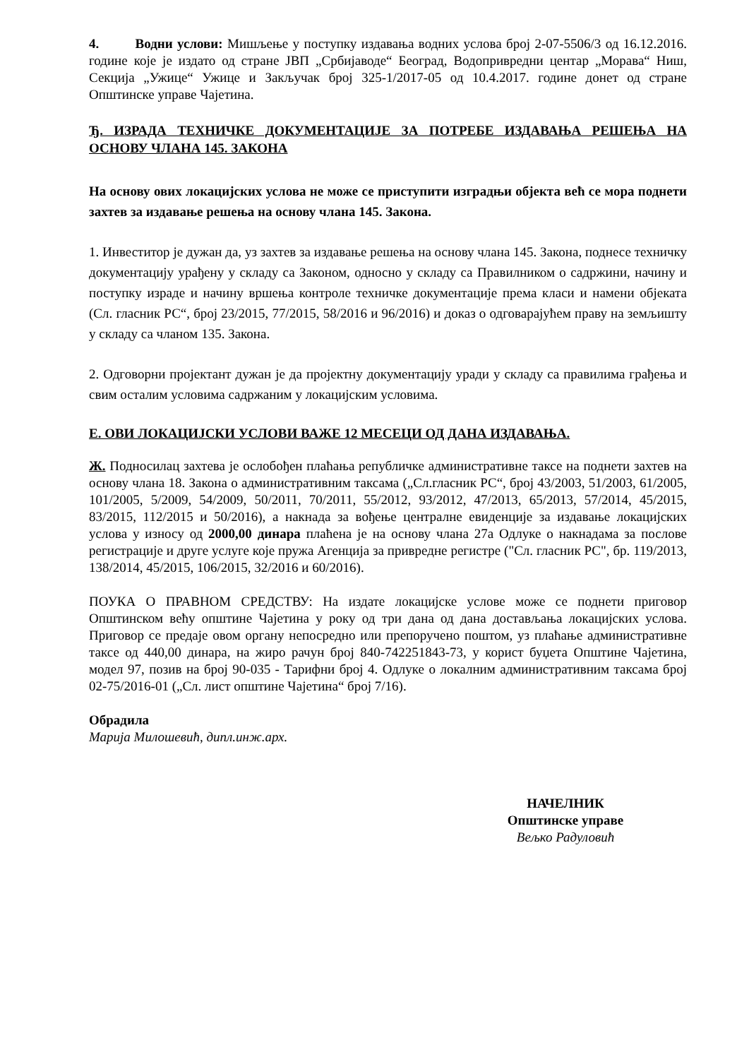4. Водни услови: Мишљење у поступку издавања водних услова број 2-07-5506/3 од 16.12.2016. године које је издато од стране ЈВП „Србијаводе“ Београд, Водопривредни центар „Морава“ Ниш, Секција „Ужице“ Ужице и Закључак број 325-1/2017-05 од 10.4.2017. године донет од стране Општинске управе Чајетина.
Ђ. ИЗРАДА ТЕХНИЧКЕ ДОКУМЕНТАЦИЈЕ ЗА ПОТРЕБЕ ИЗДАВАЊА РЕШЕЊА НА ОСНОВУ ЧЛАНА 145. ЗАКОНА
На основу ових локацијских услова не може се приступити изградњи објекта већ се мора поднети захтев за издавање решења на основу члана 145. Закона.
1. Инвеститор је дужан да, уз захтев за издавање решења на основу члана 145. Закона, поднесе техничку документацију урађену у складу са Законом, односно у складу са Правилником о садржини, начину и поступку израде и начину вршења контроле техничке документације према класи и намени објеката (Сл. гласник РС“, број 23/2015, 77/2015, 58/2016 и 96/2016) и доказ о одговарајућем праву на земљишту у складу са чланом 135. Закона.
2. Одговорни пројектант дужан је да пројектну документацију уради у складу са правилима грађења и свим осталим условима садржаним у локацијским условима.
Е. ОВИ ЛОКАЦИЈСКИ УСЛОВИ ВАЖЕ 12 МЕСЕЦИ ОД ДАНА ИЗДАВАЊА.
Ж. Подносилац захтева је ослобођен плаћања републичке административне таксе на поднети захтев на основу члана 18. Закона о административним таксама („Сл.гласник РС“, број 43/2003, 51/2003, 61/2005, 101/2005, 5/2009, 54/2009, 50/2011, 70/2011, 55/2012, 93/2012, 47/2013, 65/2013, 57/2014, 45/2015, 83/2015, 112/2015 и 50/2016), а накнада за вођење централне евиденције за издавање локацијских услова у износу од 2000,00 динара плаћена је на основу члана 27а Одлуке о накнадама за послове регистрације и друге услуге које пружа Агенција за привредне регистре ("Сл. гласник РС", бр. 119/2013, 138/2014, 45/2015, 106/2015, 32/2016 и 60/2016).
ПОУКА О ПРАВНОМ СРЕДСТВУ: На издате локацијске услове може се поднети приговор Општинском већу општине Чајетина у року од три дана од дана достављања локацијских услова. Приговор се предаје овом органу непосредно или препоручено поштом, уз плаћање административне таксе од 440,00 динара, на жиро рачун број 840-742251843-73, у корист буџета Општине Чајетина, модел 97, позив на број 90-035 - Тарифни број 4. Одлуке о локалним административним таксама број 02-75/2016-01 („Сл. лист општине Чајетина“ број 7/16).
Обрадила
Марија Милошевић, дипл.инж.арх.
НАЧЕЛНИК
Општинске управе
Вељко Радуловић